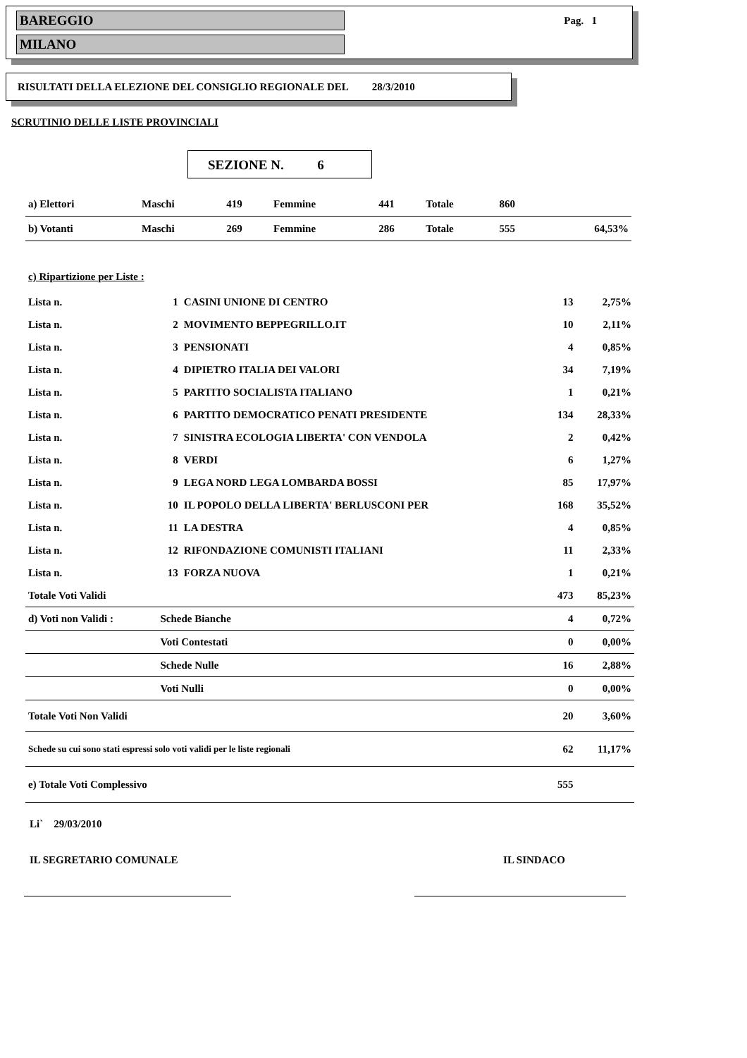BAREGGIO
MILANO
Pag. 1
RISULTATI DELLA ELEZIONE DEL CONSIGLIO REGIONALE DEL 28/3/2010
SCRUTINIO DELLE LISTE PROVINCIALI
SEZIONE N. 6
| a) Elettori | Maschi | 419 | Femmine | 441 | Totale | 860 | |
| b) Votanti | Maschi | 269 | Femmine | 286 | Totale | 555 | 64,53% |
| c) Ripartizione per Liste : | | | | |
| Lista n. | 1 | CASINI UNIONE DI CENTRO | 13 | 2,75% |
| Lista n. | 2 | MOVIMENTO BEPPEGRILLO.IT | 10 | 2,11% |
| Lista n. | 3 | PENSIONATI | 4 | 0,85% |
| Lista n. | 4 | DIPIETRO ITALIA DEI VALORI | 34 | 7,19% |
| Lista n. | 5 | PARTITO SOCIALISTA ITALIANO | 1 | 0,21% |
| Lista n. | 6 | PARTITO DEMOCRATICO PENATI PRESIDENTE | 134 | 28,33% |
| Lista n. | 7 | SINISTRA ECOLOGIA LIBERTA' CON VENDOLA | 2 | 0,42% |
| Lista n. | 8 | VERDI | 6 | 1,27% |
| Lista n. | 9 | LEGA NORD LEGA LOMBARDA BOSSI | 85 | 17,97% |
| Lista n. | 10 | IL POPOLO DELLA LIBERTA' BERLUSCONI PER | 168 | 35,52% |
| Lista n. | 11 | LA DESTRA | 4 | 0,85% |
| Lista n. | 12 | RIFONDAZIONE COMUNISTI ITALIANI | 11 | 2,33% |
| Lista n. | 13 | FORZA NUOVA | 1 | 0,21% |
| Totale Voti Validi | | | 473 | 85,23% |
| d) Voti non Validi : | Schede Bianche | | 4 | 0,72% |
| | Voti Contestati | | 0 | 0,00% |
| | Schede Nulle | | 16 | 2,88% |
| | Voti Nulli | | 0 | 0,00% |
| Totale Voti Non Validi | | | 20 | 3,60% |
| Schede su cui sono stati espressi solo voti validi per le liste regionali | | | 62 | 11,17% |
| e) Totale Voti Complessivo | | | 555 | |
Li` 29/03/2010
IL SEGRETARIO COMUNALE IL SINDACO